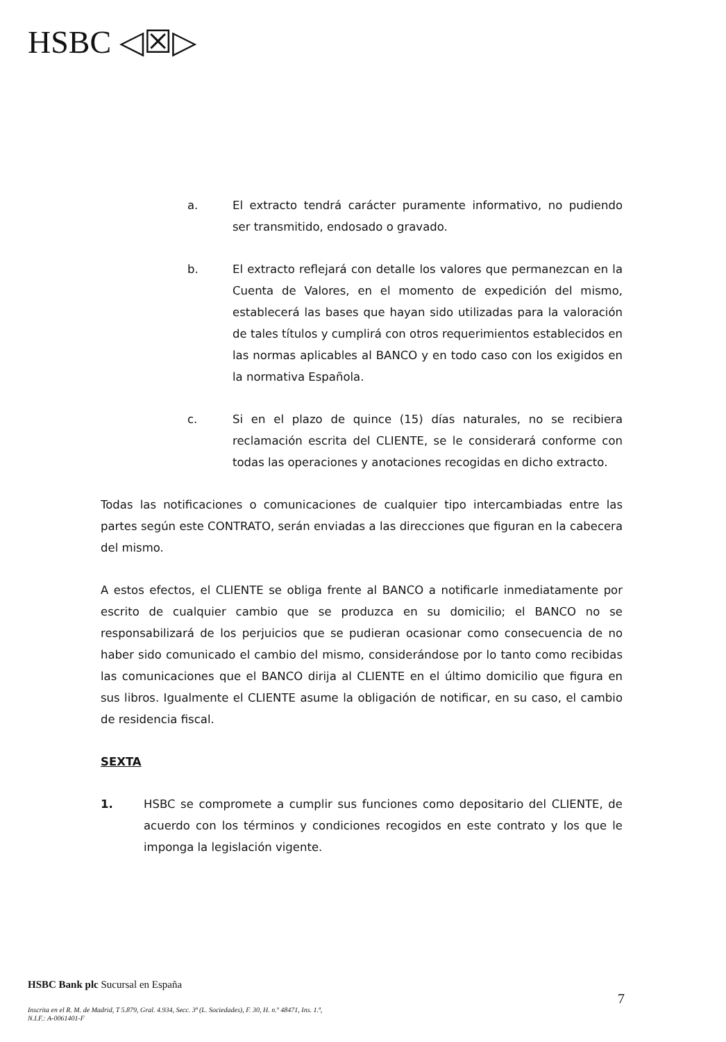HSBC ◁☒▷
a. El extracto tendrá carácter puramente informativo, no pudiendo ser transmitido, endosado o gravado.
b. El extracto reflejará con detalle los valores que permanezcan en la Cuenta de Valores, en el momento de expedición del mismo, establecerá las bases que hayan sido utilizadas para la valoración de tales títulos y cumplirá con otros requerimientos establecidos en las normas aplicables al BANCO y en todo caso con los exigidos en la normativa Española.
c. Si en el plazo de quince (15) días naturales, no se recibiera reclamación escrita del CLIENTE, se le considerará conforme con todas las operaciones y anotaciones recogidas en dicho extracto.
Todas las notificaciones o comunicaciones de cualquier tipo intercambiadas entre las partes según este CONTRATO, serán enviadas a las direcciones que figuran en la cabecera del mismo.
A estos efectos, el CLIENTE se obliga frente al BANCO a notificarle inmediatamente por escrito de cualquier cambio que se produzca en su domicilio; el BANCO no se responsabilizará de los perjuicios que se pudieran ocasionar como consecuencia de no haber sido comunicado el cambio del mismo, considerándose por lo tanto como recibidas las comunicaciones que el BANCO dirija al CLIENTE en el último domicilio que figura en sus libros. Igualmente el CLIENTE asume la obligación de notificar, en su caso, el cambio de residencia fiscal.
SEXTA
1. HSBC se compromete a cumplir sus funciones como depositario del CLIENTE, de acuerdo con los términos y condiciones recogidos en este contrato y los que le imponga la legislación vigente.
HSBC Bank plc Sucursal en España
Inscrita en el R. M. de Madrid, T 5.879, Gral. 4.934, Secc. 3ª (L. Sociedades), F. 30, H. n.º 48471, Ins. 1.ª,
N.I.F.: A-0061401-F
7